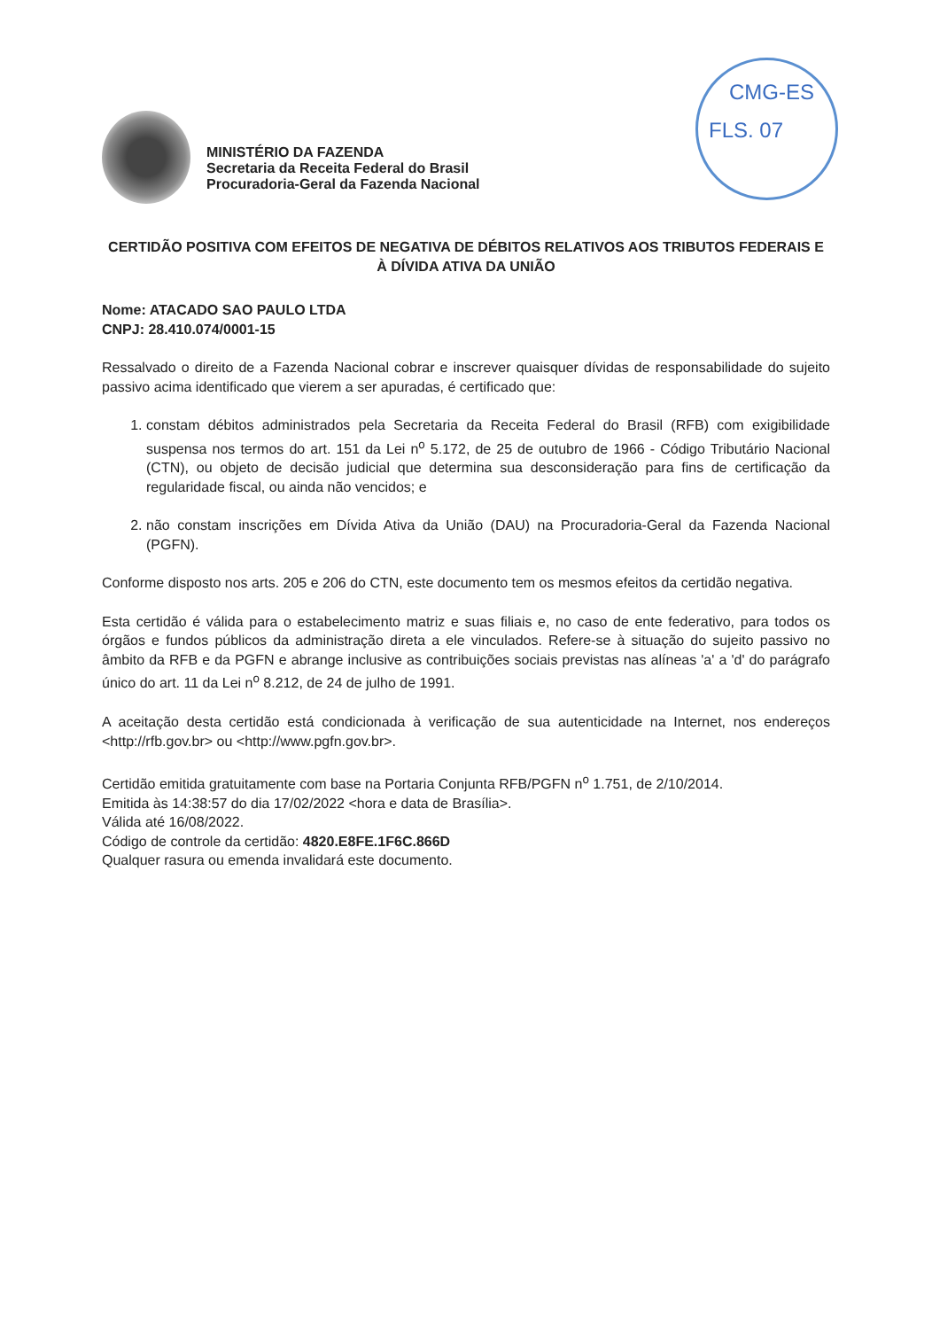MINISTÉRIO DA FAZENDA
Secretaria da Receita Federal do Brasil
Procuradoria-Geral da Fazenda Nacional
CMG-ES
FLS. 07
CERTIDÃO POSITIVA COM EFEITOS DE NEGATIVA DE DÉBITOS RELATIVOS AOS TRIBUTOS FEDERAIS E À DÍVIDA ATIVA DA UNIÃO
Nome: ATACADO SAO PAULO LTDA
CNPJ: 28.410.074/0001-15
Ressalvado o direito de a Fazenda Nacional cobrar e inscrever quaisquer dívidas de responsabilidade do sujeito passivo acima identificado que vierem a ser apuradas, é certificado que:
1. constam débitos administrados pela Secretaria da Receita Federal do Brasil (RFB) com exigibilidade suspensa nos termos do art. 151 da Lei n<sup>o</sup> 5.172, de 25 de outubro de 1966 - Código Tributário Nacional (CTN), ou objeto de decisão judicial que determina sua desconsideração para fins de certificação da regularidade fiscal, ou ainda não vencidos; e
2. não constam inscrições em Dívida Ativa da União (DAU) na Procuradoria-Geral da Fazenda Nacional (PGFN).
Conforme disposto nos arts. 205 e 206 do CTN, este documento tem os mesmos efeitos da certidão negativa.
Esta certidão é válida para o estabelecimento matriz e suas filiais e, no caso de ente federativo, para todos os órgãos e fundos públicos da administração direta a ele vinculados. Refere-se à situação do sujeito passivo no âmbito da RFB e da PGFN e abrange inclusive as contribuições sociais previstas nas alíneas 'a' a 'd' do parágrafo único do art. 11 da Lei n<sup>o</sup> 8.212, de 24 de julho de 1991.
A aceitação desta certidão está condicionada à verificação de sua autenticidade na Internet, nos endereços <http://rfb.gov.br> ou <http://www.pgfn.gov.br>.
Certidão emitida gratuitamente com base na Portaria Conjunta RFB/PGFN n<sup>o</sup> 1.751, de 2/10/2014.
Emitida às 14:38:57 do dia 17/02/2022 <hora e data de Brasília>.
Válida até 16/08/2022.
Código de controle da certidão: 4820.E8FE.1F6C.866D
Qualquer rasura ou emenda invalidará este documento.